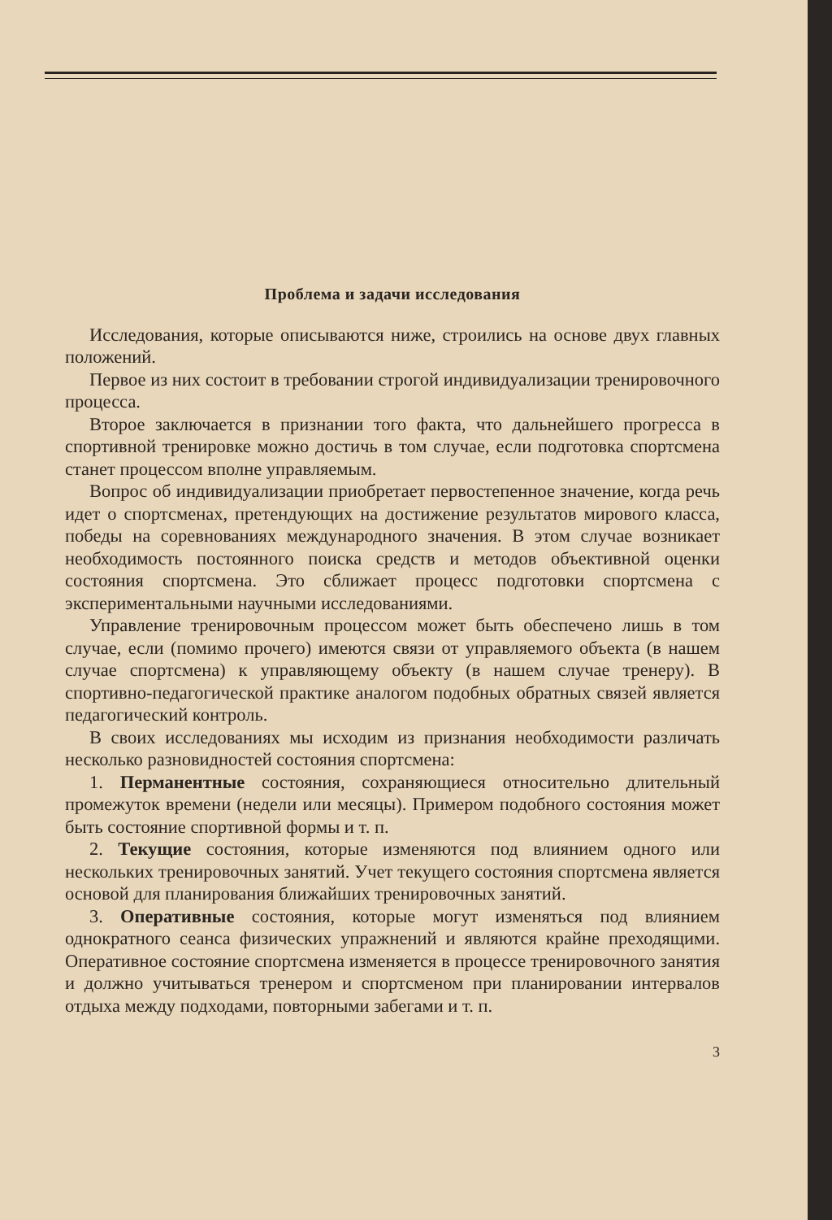Проблема и задачи исследования
Исследования, которые описываются ниже, строились на основе двух главных положений.
Первое из них состоит в требовании строгой индивидуализации тренировочного процесса.
Второе заключается в признании того факта, что дальнейшего прогресса в спортивной тренировке можно достичь в том случае, если подготовка спортсмена станет процессом вполне управляемым.
Вопрос об индивидуализации приобретает первостепенное значение, когда речь идет о спортсменах, претендующих на достижение результатов мирового класса, победы на соревнованиях международного значения. В этом случае возникает необходимость постоянного поиска средств и методов объективной оценки состояния спортсмена. Это сближает процесс подготовки спортсмена с экспериментальными научными исследованиями.
Управление тренировочным процессом может быть обеспечено лишь в том случае, если (помимо прочего) имеются связи от управляемого объекта (в нашем случае спортсмена) к управляющему объекту (в нашем случае тренеру). В спортивно-педагогической практике аналогом подобных обратных связей является педагогический контроль.
В своих исследованиях мы исходим из признания необходимости различать несколько разновидностей состояния спортсмена:
1. Перманентные состояния, сохраняющиеся относительно длительный промежуток времени (недели или месяцы). Примером подобного состояния может быть состояние спортивной формы и т. п.
2. Текущие состояния, которые изменяются под влиянием одного или нескольких тренировочных занятий. Учет текущего состояния спортсмена является основой для планирования ближайших тренировочных занятий.
3. Оперативные состояния, которые могут изменяться под влиянием однократного сеанса физических упражнений и являются крайне преходящими. Оперативное состояние спортсмена изменяется в процессе тренировочного занятия и должно учитываться тренером и спортсменом при планировании интервалов отдыха между подходами, повторными забегами и т. п.
3